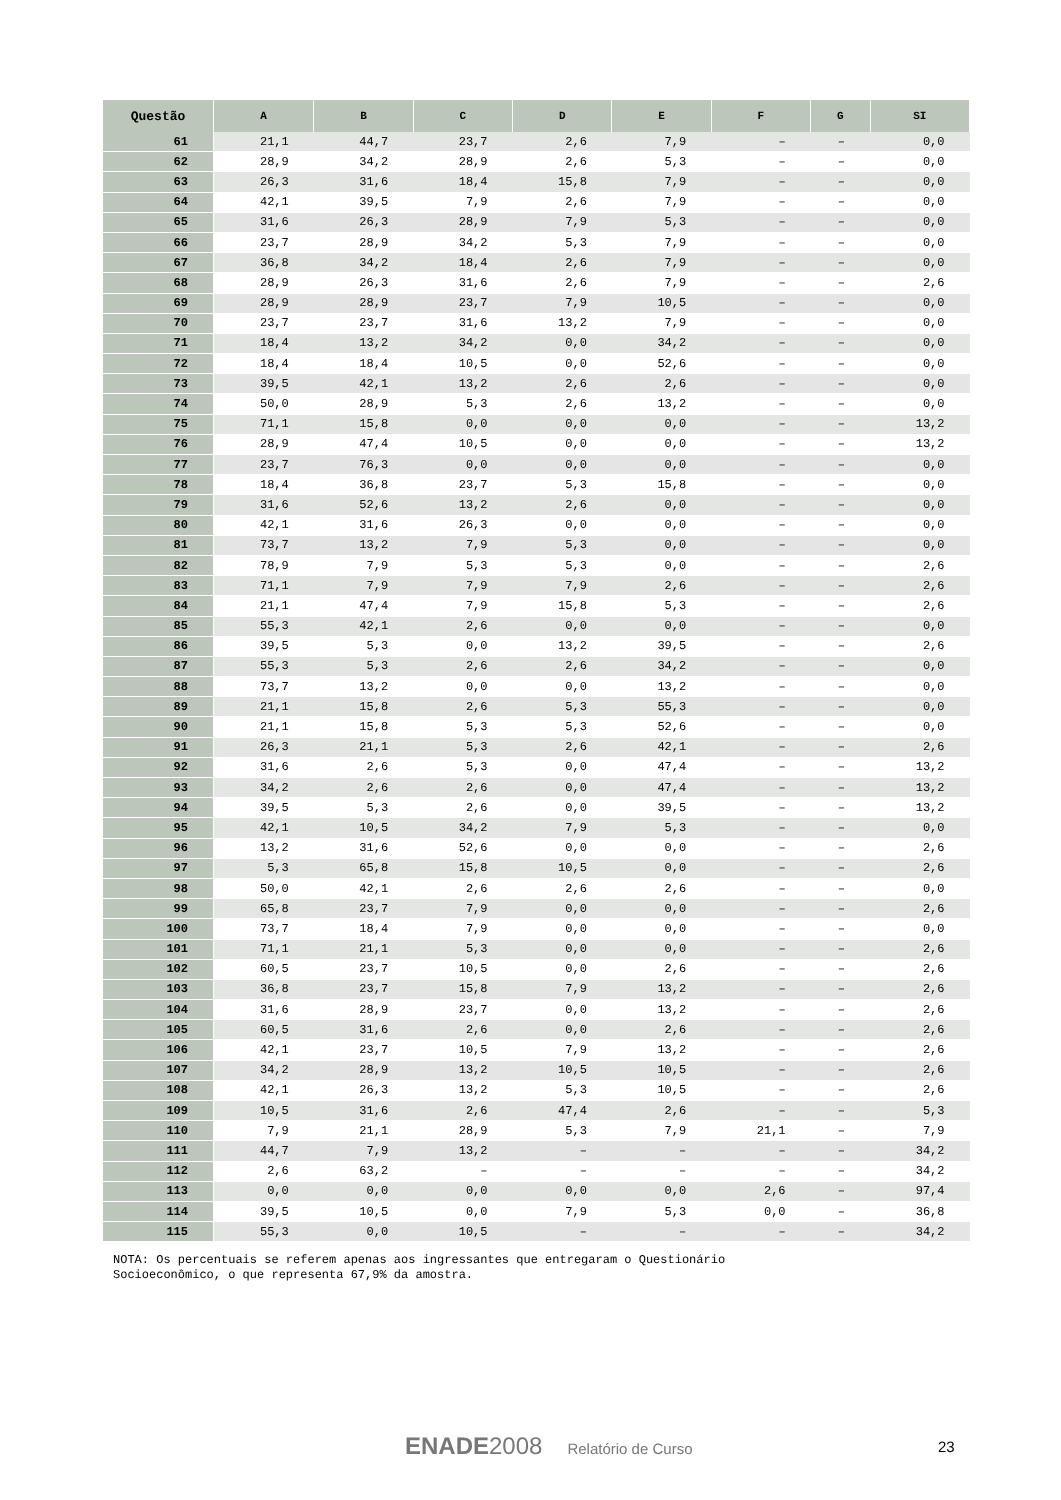| Questão | A | B | C | D | E | F | G | SI |
| --- | --- | --- | --- | --- | --- | --- | --- | --- |
| 61 | 21,1 | 44,7 | 23,7 | 2,6 | 7,9 | – | – | 0,0 |
| 62 | 28,9 | 34,2 | 28,9 | 2,6 | 5,3 | – | – | 0,0 |
| 63 | 26,3 | 31,6 | 18,4 | 15,8 | 7,9 | – | – | 0,0 |
| 64 | 42,1 | 39,5 | 7,9 | 2,6 | 7,9 | – | – | 0,0 |
| 65 | 31,6 | 26,3 | 28,9 | 7,9 | 5,3 | – | – | 0,0 |
| 66 | 23,7 | 28,9 | 34,2 | 5,3 | 7,9 | – | – | 0,0 |
| 67 | 36,8 | 34,2 | 18,4 | 2,6 | 7,9 | – | – | 0,0 |
| 68 | 28,9 | 26,3 | 31,6 | 2,6 | 7,9 | – | – | 2,6 |
| 69 | 28,9 | 28,9 | 23,7 | 7,9 | 10,5 | – | – | 0,0 |
| 70 | 23,7 | 23,7 | 31,6 | 13,2 | 7,9 | – | – | 0,0 |
| 71 | 18,4 | 13,2 | 34,2 | 0,0 | 34,2 | – | – | 0,0 |
| 72 | 18,4 | 18,4 | 10,5 | 0,0 | 52,6 | – | – | 0,0 |
| 73 | 39,5 | 42,1 | 13,2 | 2,6 | 2,6 | – | – | 0,0 |
| 74 | 50,0 | 28,9 | 5,3 | 2,6 | 13,2 | – | – | 0,0 |
| 75 | 71,1 | 15,8 | 0,0 | 0,0 | 0,0 | – | – | 13,2 |
| 76 | 28,9 | 47,4 | 10,5 | 0,0 | 0,0 | – | – | 13,2 |
| 77 | 23,7 | 76,3 | 0,0 | 0,0 | 0,0 | – | – | 0,0 |
| 78 | 18,4 | 36,8 | 23,7 | 5,3 | 15,8 | – | – | 0,0 |
| 79 | 31,6 | 52,6 | 13,2 | 2,6 | 0,0 | – | – | 0,0 |
| 80 | 42,1 | 31,6 | 26,3 | 0,0 | 0,0 | – | – | 0,0 |
| 81 | 73,7 | 13,2 | 7,9 | 5,3 | 0,0 | – | – | 0,0 |
| 82 | 78,9 | 7,9 | 5,3 | 5,3 | 0,0 | – | – | 2,6 |
| 83 | 71,1 | 7,9 | 7,9 | 7,9 | 2,6 | – | – | 2,6 |
| 84 | 21,1 | 47,4 | 7,9 | 15,8 | 5,3 | – | – | 2,6 |
| 85 | 55,3 | 42,1 | 2,6 | 0,0 | 0,0 | – | – | 0,0 |
| 86 | 39,5 | 5,3 | 0,0 | 13,2 | 39,5 | – | – | 2,6 |
| 87 | 55,3 | 5,3 | 2,6 | 2,6 | 34,2 | – | – | 0,0 |
| 88 | 73,7 | 13,2 | 0,0 | 0,0 | 13,2 | – | – | 0,0 |
| 89 | 21,1 | 15,8 | 2,6 | 5,3 | 55,3 | – | – | 0,0 |
| 90 | 21,1 | 15,8 | 5,3 | 5,3 | 52,6 | – | – | 0,0 |
| 91 | 26,3 | 21,1 | 5,3 | 2,6 | 42,1 | – | – | 2,6 |
| 92 | 31,6 | 2,6 | 5,3 | 0,0 | 47,4 | – | – | 13,2 |
| 93 | 34,2 | 2,6 | 2,6 | 0,0 | 47,4 | – | – | 13,2 |
| 94 | 39,5 | 5,3 | 2,6 | 0,0 | 39,5 | – | – | 13,2 |
| 95 | 42,1 | 10,5 | 34,2 | 7,9 | 5,3 | – | – | 0,0 |
| 96 | 13,2 | 31,6 | 52,6 | 0,0 | 0,0 | – | – | 2,6 |
| 97 | 5,3 | 65,8 | 15,8 | 10,5 | 0,0 | – | – | 2,6 |
| 98 | 50,0 | 42,1 | 2,6 | 2,6 | 2,6 | – | – | 0,0 |
| 99 | 65,8 | 23,7 | 7,9 | 0,0 | 0,0 | – | – | 2,6 |
| 100 | 73,7 | 18,4 | 7,9 | 0,0 | 0,0 | – | – | 0,0 |
| 101 | 71,1 | 21,1 | 5,3 | 0,0 | 0,0 | – | – | 2,6 |
| 102 | 60,5 | 23,7 | 10,5 | 0,0 | 2,6 | – | – | 2,6 |
| 103 | 36,8 | 23,7 | 15,8 | 7,9 | 13,2 | – | – | 2,6 |
| 104 | 31,6 | 28,9 | 23,7 | 0,0 | 13,2 | – | – | 2,6 |
| 105 | 60,5 | 31,6 | 2,6 | 0,0 | 2,6 | – | – | 2,6 |
| 106 | 42,1 | 23,7 | 10,5 | 7,9 | 13,2 | – | – | 2,6 |
| 107 | 34,2 | 28,9 | 13,2 | 10,5 | 10,5 | – | – | 2,6 |
| 108 | 42,1 | 26,3 | 13,2 | 5,3 | 10,5 | – | – | 2,6 |
| 109 | 10,5 | 31,6 | 2,6 | 47,4 | 2,6 | – | – | 5,3 |
| 110 | 7,9 | 21,1 | 28,9 | 5,3 | 7,9 | 21,1 | – | 7,9 |
| 111 | 44,7 | 7,9 | 13,2 | – | – | – | – | 34,2 |
| 112 | 2,6 | 63,2 | – | – | – | – | – | 34,2 |
| 113 | 0,0 | 0,0 | 0,0 | 0,0 | 0,0 | 2,6 | – | 97,4 |
| 114 | 39,5 | 10,5 | 0,0 | 7,9 | 5,3 | 0,0 | – | 36,8 |
| 115 | 55,3 | 0,0 | 10,5 | – | – | – | – | 34,2 |
NOTA: Os percentuais se referem apenas aos ingressantes que entregaram o Questionário
Socioeconômico, o que representa 67,9% da amostra.
ENADE 2008 Relatório de Curso 23